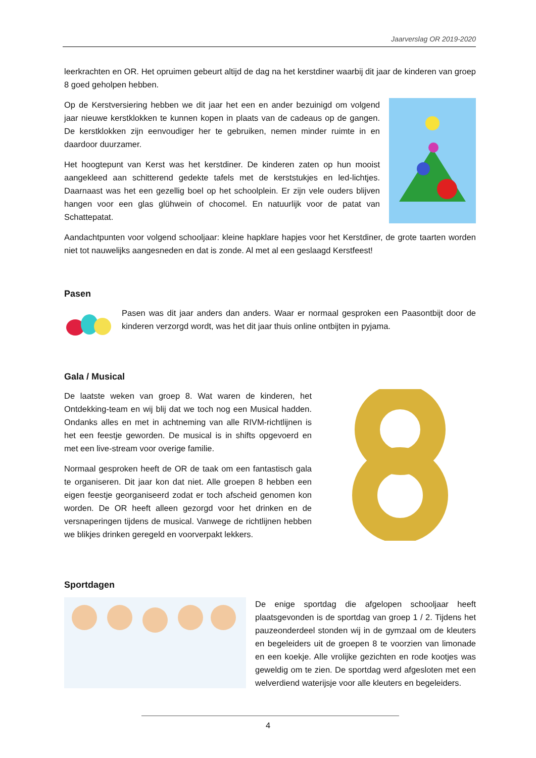Jaarverslag OR 2019-2020
leerkrachten en OR. Het opruimen gebeurt altijd de dag na het kerstdiner waarbij dit jaar de kinderen van groep 8 goed geholpen hebben.
Op de Kerstversiering hebben we dit jaar het een en ander bezuinigd om volgend jaar nieuwe kerstklokken te kunnen kopen in plaats van de cadeaus op de gangen. De kerstklokken zijn eenvoudiger her te gebruiken, nemen minder ruimte in en daardoor duurzamer.
Het hoogtepunt van Kerst was het kerstdiner. De kinderen zaten op hun mooist aangekleed aan schitterend gedekte tafels met de kerststukjes en led-lichtjes. Daarnaast was het een gezellig boel op het schoolplein. Er zijn vele ouders blijven hangen voor een glas glühwein of chocomel. En natuurlijk voor de patat van Schattepatat.
Aandachtpunten voor volgend schooljaar: kleine hapklare hapjes voor het Kerstdiner, de grote taarten worden niet tot nauwelijks aangesneden en dat is zonde. Al met al een geslaagd Kerstfeest!
Pasen
Pasen was dit jaar anders dan anders. Waar er normaal gesproken een Paasontbijt door de kinderen verzorgd wordt, was het dit jaar thuis online ontbijten in pyjama.
Gala / Musical
De laatste weken van groep 8. Wat waren de kinderen, het Ontdekking-team en wij blij dat we toch nog een Musical hadden. Ondanks alles en met in achtneming van alle RIVM-richtlijnen is het een feestje geworden. De musical is in shifts opgevoerd en met een live-stream voor overige familie.
Normaal gesproken heeft de OR de taak om een fantastisch gala te organiseren. Dit jaar kon dat niet. Alle groepen 8 hebben een eigen feestje georganiseerd zodat er toch afscheid genomen kon worden. De OR heeft alleen gezorgd voor het drinken en de versnaperingen tijdens de musical. Vanwege de richtlijnen hebben we blikjes drinken geregeld en voorverpakt lekkers.
Sportdagen
De enige sportdag die afgelopen schooljaar heeft plaatsgevonden is de sportdag van groep 1 / 2. Tijdens het pauzeonderdeel stonden wij in de gymzaal om de kleuters en begeleiders uit de groepen 8 te voorzien van limonade en een koekje. Alle vrolijke gezichten en rode kootjes was geweldig om te zien. De sportdag werd afgesloten met een welverdiend waterijsje voor alle kleuters en begeleiders.
4